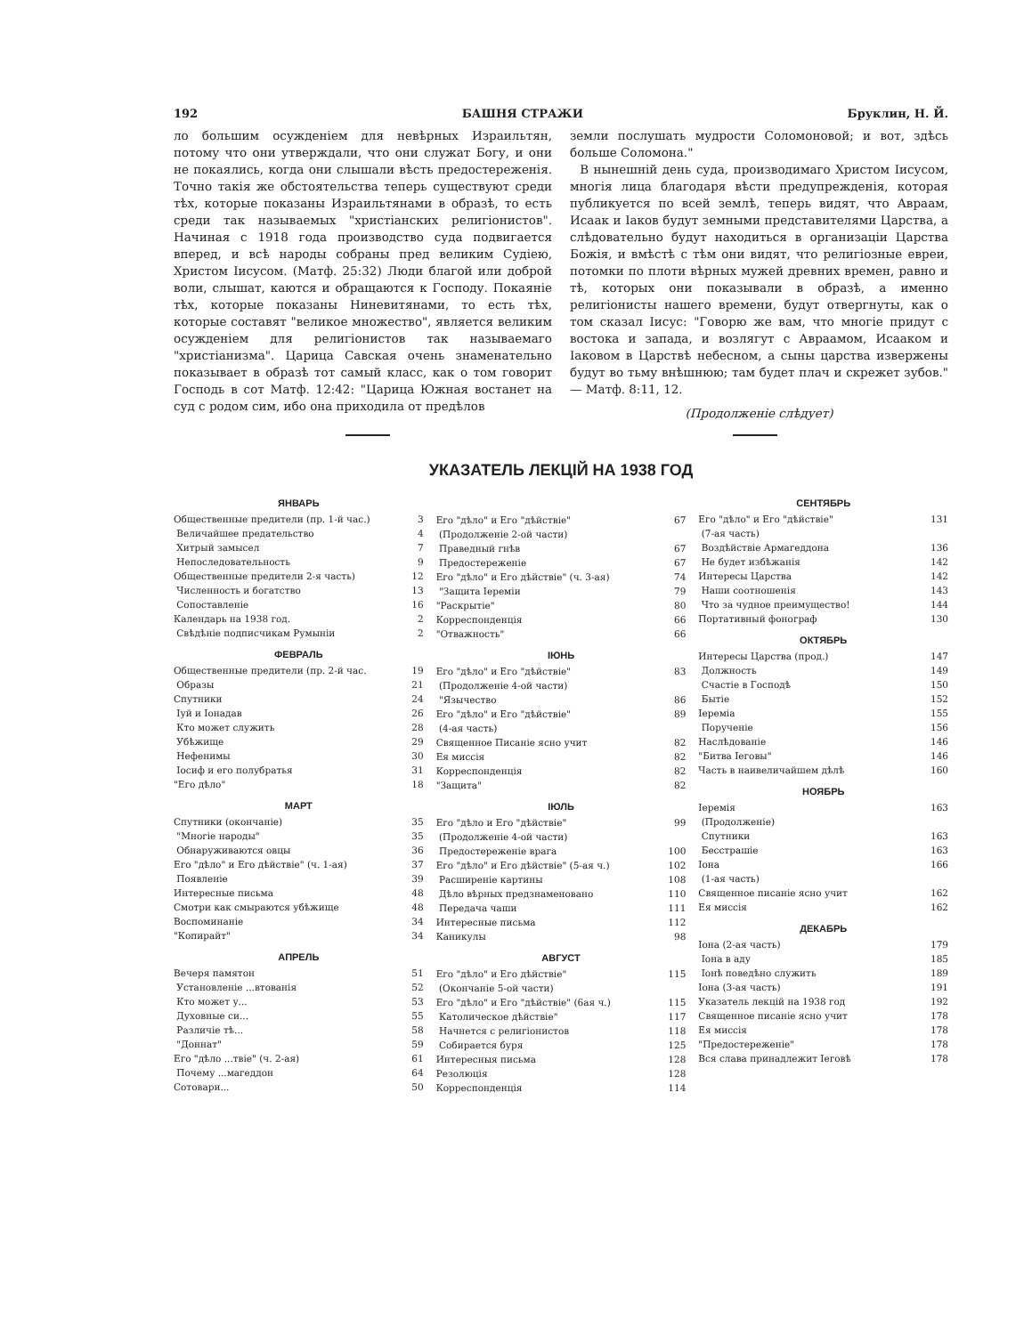192 БАШНЯ СТРАЖИ Бруклин, Н. Й.
ло большим осужденіем для невѣрных Израильтян, потому что они утверждали, что они служат Богу, и они не покаялись, когда они слышали вѣсть предостереженія. Точно такія же обстоятельства теперь существуют среди тѣх, которые показаны Израильтянами в образѣ, то есть среди так называемых "христіанских религіонистов". Начиная с 1918 года производство суда подвигается вперед, и всѣ народы собраны пред великим Судіею, Христом Іисусом. (Матф. 25:32) Люди благой или доброй воли, слышат, каются и обращаются к Господу. Покаяніе тѣх, которые показаны Ниневитянами, то есть тѣх, которые составят "великое множество", является великим осужденіем для религіонистов так называемаго "христіанизма". Царица Савская очень знаменательно показывает в образѣ тот самый класс, как о том говорит Господь в сот Матф. 12:42: "Царица Южная востанет на суд с родом сим, ибо она приходила от предѣлов
земли послушать мудрости Соломоновой; и вот, здѣсь больше Соломона."
В нынешній день суда, производимаго Христом Іисусом, многія лица благодаря вѣсти предупрежденія, которая публикуется по всей землѣ, теперь видят, что Авраам, Исаак и Іаков будут земными представителями Царства, а слѣдовательно будут находиться в организаціи Царства Божія, и вмѣстѣ с тѣм они видят, что религіозные евреи, потомки по плоти вѣрных мужей древних времен, равно и тѣ, которых они показывали в образѣ, а именно религіонисты нашего времени, будут отвергнуты, как о том сказал Іисус: "Говорю же вам, что многіе придут с востока и запада, и возлягут с Авраамом, Исааком и Іаковом в Царствѣ небесном, а сыны царства извержены будут во тьму внѣшнюю; там будет плач и скрежет зубов." — Матф. 8:11, 12.
(Продолженіе слѣдует)
УКАЗАТЕЛЬ ЛЕКЦІЙ НА 1938 ГОД
ЯНВАРЬ
| Общественные предители (пр. 1-й час.) | 3 |
| Величайшее предательство | 4 |
| Хитрый замысел | 7 |
| Непоследовательность | 9 |
| Общественные предители 2-я часть) | 12 |
| Численность и богатство | 13 |
| Сопоставленіе | 16 |
| Календарь на 1938 год. | 2 |
| Свѣдѣніе подписчикам Румыніи | 2 |
ФЕВРАЛЬ
| Общественные предители (пр. 2-й час. | 19 |
| Образы | 21 |
| Спутники | 24 |
| Іуй и Іонадав | 26 |
| Кто может служить | 28 |
| Убѣжище | 29 |
| Нефенимы | 30 |
| Іосиф и его полубратья | 31 |
| "Его дѣло" | 18 |
МАРТ
| Спутники (окончаніе) | 35 |
| "Многіе народы" | 35 |
| Обнаруживаются овцы | 36 |
| Его "дѣло" и Его дѣйствіе" (ч. 1-ая) | 37 |
| Появленіе | 39 |
| Интересные письма | 48 |
| Смотри как смыраются убѣжище | 48 |
| Воспоминаніе | 34 |
| "Копирайт" | 34 |
АПРЕЛЬ
| Вечеря памятон | 51 |
| Установленіе ...втованія | 52 |
| Кто может у... | 53 |
| Духовные си... | 55 |
| Различіе тѣ... | 58 |
| "Доннат" | 59 |
| Его "дѣло ...твіе" (ч. 2-ая) | 61 |
| Почему ...магеддон | 64 |
| Сотовари... | 50 |
| Его "дѣло" и Его "дѣйствіе" | 67 |
| (Продолженіе 2-ой части) | |
| Праведный гнѣв | 67 |
| Предостереженіе | 67 |
| Его "дѣло" и Его дѣйствіе" (ч. 3-ая) | 74 |
| "Защита Іереміи | 79 |
| "Раскрытіе" | 80 |
| Корреспонденція | 66 |
| "Отважность" | 66 |
ІЮНЬ
| Его "дѣло" и Его "дѣйствіе" | 83 |
| (Продолженіе 4-ой части) | |
| "Язычество | 86 |
| Его "дѣло" и Его "дѣйствіе" | 89 |
| (4-ая часть) | |
| Священное Писаніе ясно учит | 82 |
| Ея миссія | 82 |
| Корреспонденція | 82 |
| "Защита" | 82 |
ІЮЛЬ
| Его "дѣло и Его "дѣйствіе" | 99 |
| (Продолженіе 4-ой части) | |
| Предостереженіе врага | 100 |
| Его "дѣло" и Его дѣйствіе" (5-ая ч.) | 102 |
| Расширеніе картины | 108 |
| Дѣло вѣрных предзнаменовано | 110 |
| Передача чаши | 111 |
| Интересные письма | 112 |
| Каникулы | 98 |
АВГУСТ
| Его "дѣло" и Его дѣйствіе" | 115 |
| (Окончаніе 5-ой части) | |
| Его "дѣло" и Его "дѣйствіе" (6ая ч.) | 115 |
| Католическое дѣйствіе" | 117 |
| Начнется с религіонистов | 118 |
| Собирается буря | 125 |
| Интересныя письма | 128 |
| Резолюція | 128 |
| Корреспонденція | 114 |
СЕНТЯБРЬ
| Его "дѣло" и Его "дѣйствіе" | 131 |
| (7-ая часть) | |
| Воздѣйствіе Армагеддона | 136 |
| Не будет избѣжанія | 142 |
| Интересы Царства | 142 |
| Наши соотношенія | 143 |
| Что за чудное преимущество! | 144 |
| Портативный фонограф | 130 |
ОКТЯБРЬ
| Интересы Царства (прод.) | 147 |
| Должность | 149 |
| Счастіе в Господѣ | 150 |
| Бытіе | 152 |
| Іереміа | 155 |
| Порученіе | 156 |
| Наслѣдованіе | 146 |
| "Битва Іеговы" | 146 |
| Часть в наивеличайшем дѣлѣ | 160 |
НОЯБРЬ
| Іеремія | 163 |
| (Продолженіе) | |
| Спутники | 163 |
| Бесстрашіе | 163 |
| Іона | 166 |
| (1-ая часть) | |
| Священное писаніе ясно учит | 162 |
| Ея миссія | 162 |
ДЕКАБРЬ
| Іона (2-ая часть) | 179 |
| Іона в аду | 185 |
| Іонѣ поведѣно служить | 189 |
| Іона (3-ая часть) | 191 |
| Указатель лекцій на 1938 год | 192 |
| Священное писаніе ясно учит | 178 |
| Ея миссія | 178 |
| "Предостереженіе" | 178 |
| Вся слава принадлежит Іеговѣ | 178 |